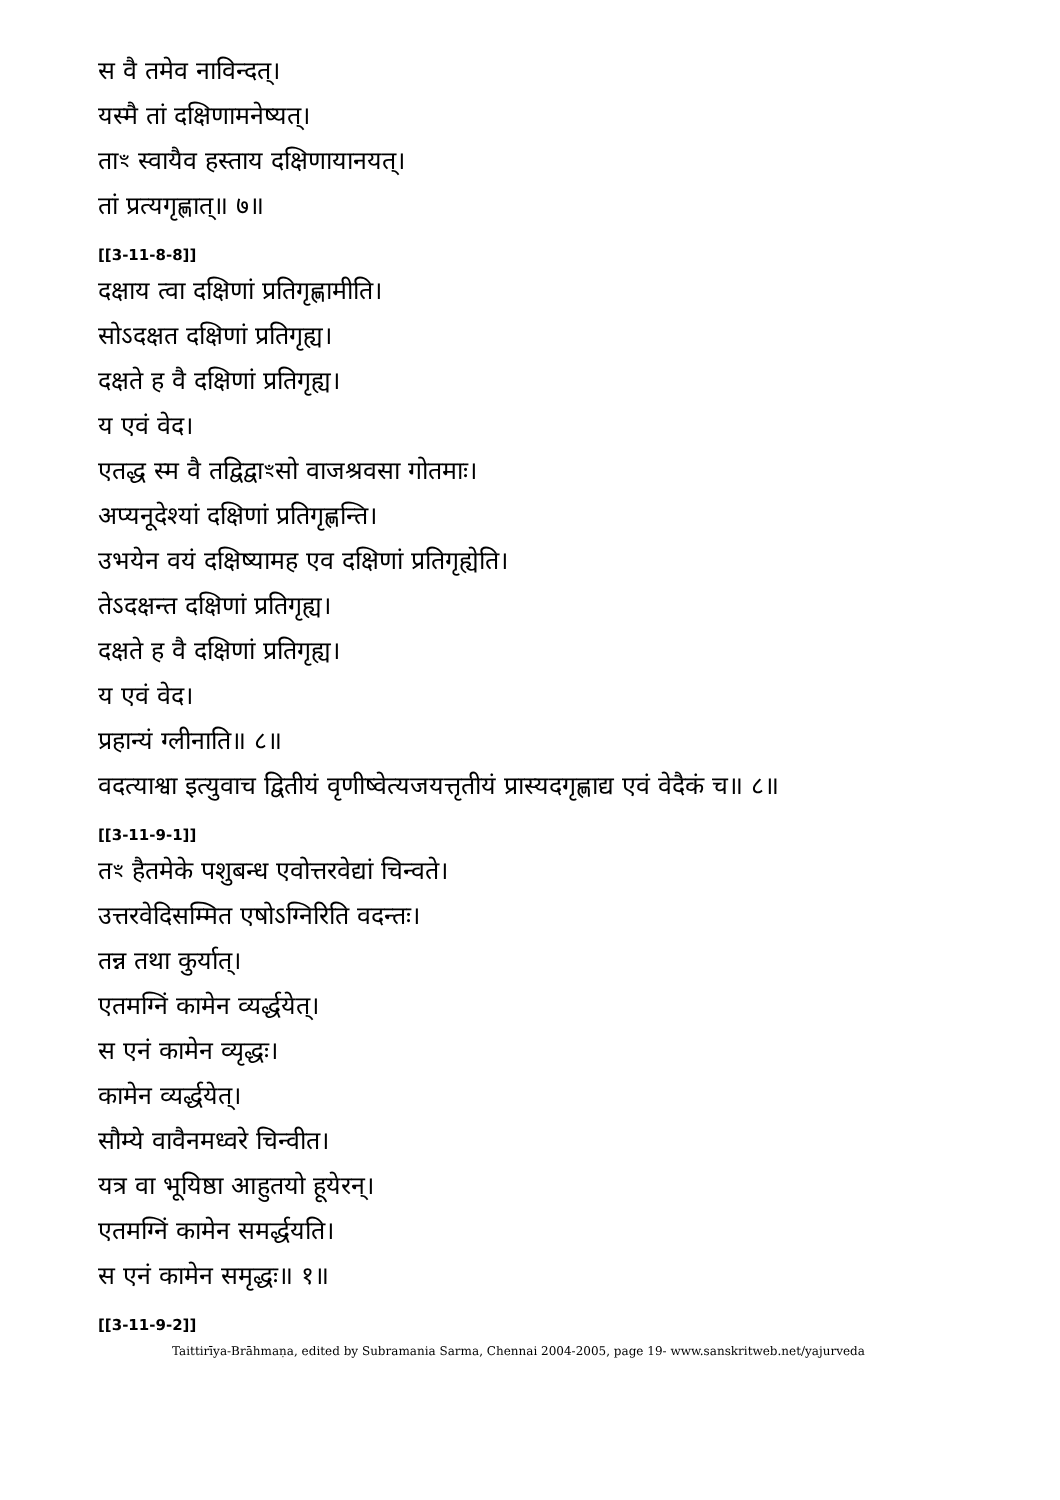स वै तमेव नाविन्दत्।
यस्मै तां दक्षिणामनेष्यत्।
ताꣳ स्वायैव हस्ताय दक्षिणायानयत्।
तां प्रत्यगृह्णात्॥ ७॥
[[3-11-8-8]]
दक्षाय त्वा दक्षिणां प्रतिगृह्णामीति।
सोऽदक्षत दक्षिणां प्रतिगृह्य।
दक्षते ह वै दक्षिणां प्रतिगृह्य।
य एवं वेद।
एतद्ध स्म वै तद्विद्वाꣳसो वाजश्रवसा गोतमाः।
अप्यनूदेश्यां दक्षिणां प्रतिगृह्णन्ति।
उभयेन वयं दक्षिष्यामह एव दक्षिणां प्रतिगृह्येति।
तेऽदक्षन्त दक्षिणां प्रतिगृह्य।
दक्षते ह वै दक्षिणां प्रतिगृह्य।
य एवं वेद।
प्रहान्यं ग्लीनाति॥ ८॥
वदत्याश्वा इत्युवाच द्वितीयं वृणीष्वेत्यजयत्तृतीयं प्रास्यदगृह्णाद्य एवं वेदैकं च॥ ८॥
[[3-11-9-1]]
तꣳ हैतमेके पशुबन्ध एवोत्तरवेद्यां चिन्वते।
उत्तरवेदिसम्मित एषोऽग्निरिति वदन्तः।
तन्न तथा कुर्यात्।
एतमग्निं कामेन व्यर्द्धयेत्।
स एनं कामेन व्यृद्धः।
कामेन व्यर्द्धयेत्।
सौम्ये वावैनमध्वरे चिन्वीत।
यत्र वा भूयिष्ठा आहुतयो हूयेरन्।
एतमग्निं कामेन समर्द्धयति।
स एनं कामेन समृद्धः॥ १॥
[[3-11-9-2]]
Taittirīya-Brāhmaṇa, edited by Subramania Sarma, Chennai 2004-2005, page 19- www.sanskritweb.net/yajurveda